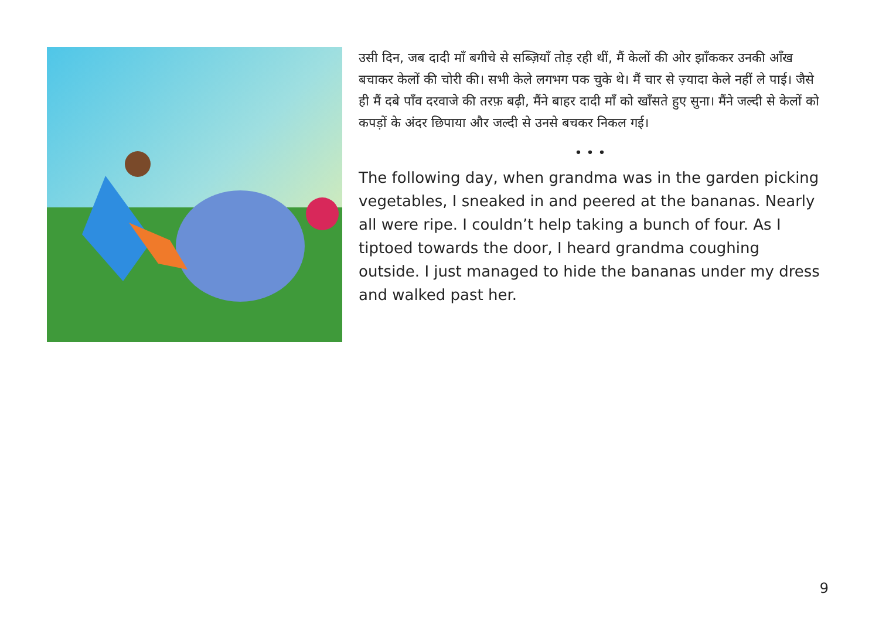उसी दिन, जब दादी माँ बगीचे से सब्ज़ियाँ तोड़ रही थीं, मैं केलों की ओर झाँककर उनकी आँख बचाकर केलों की चोरी की। सभी केले लगभग पक चुके थे। मैं चार से ज़्यादा केले नहीं ले पाई। जैसे ही मैं दबे पाँव दरवाजे की तरफ़ बढ़ी, मैंने बाहर दादी माँ को खाँसते हुए सुना। मैंने जल्दी से केलों को कपड़ों के अंदर छिपाया और जल्दी से उनसे बचकर निकल गई।
• • •
The following day, when grandma was in the garden picking vegetables, I sneaked in and peered at the bananas. Nearly all were ripe. I couldn’t help taking a bunch of four. As I tiptoed towards the door, I heard grandma coughing outside. I just managed to hide the bananas under my dress and walked past her.
9